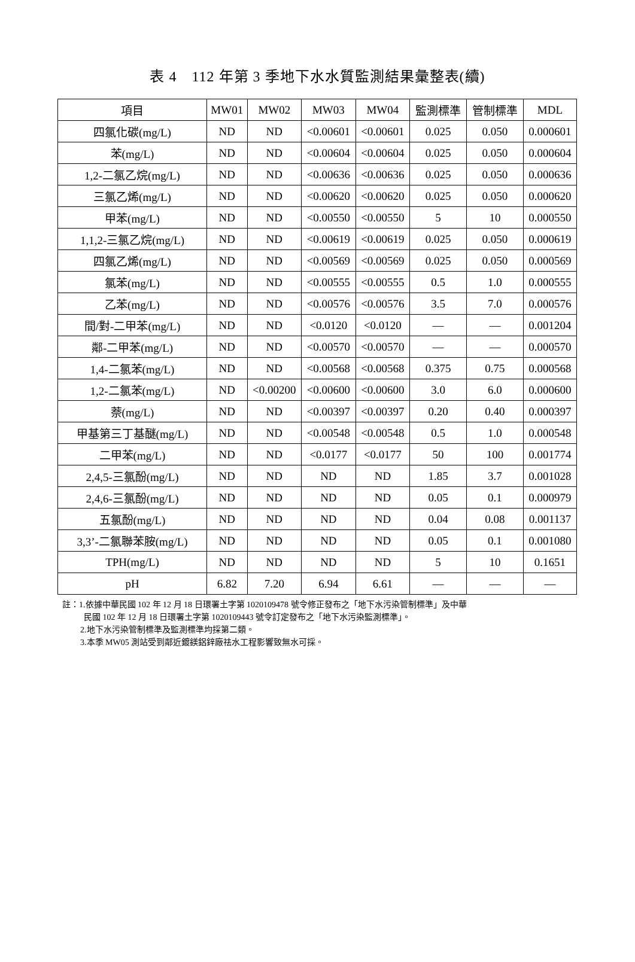表 4　112 年第 3 季地下水水質監測結果彙整表(續)
| 項目 | MW01 | MW02 | MW03 | MW04 | 監測標準 | 管制標準 | MDL |
| --- | --- | --- | --- | --- | --- | --- | --- |
| 四氯化碳(mg/L) | ND | ND | <0.00601 | <0.00601 | 0.025 | 0.050 | 0.000601 |
| 苯(mg/L) | ND | ND | <0.00604 | <0.00604 | 0.025 | 0.050 | 0.000604 |
| 1,2-二氯乙烷(mg/L) | ND | ND | <0.00636 | <0.00636 | 0.025 | 0.050 | 0.000636 |
| 三氯乙烯(mg/L) | ND | ND | <0.00620 | <0.00620 | 0.025 | 0.050 | 0.000620 |
| 甲苯(mg/L) | ND | ND | <0.00550 | <0.00550 | 5 | 10 | 0.000550 |
| 1,1,2-三氯乙烷(mg/L) | ND | ND | <0.00619 | <0.00619 | 0.025 | 0.050 | 0.000619 |
| 四氯乙烯(mg/L) | ND | ND | <0.00569 | <0.00569 | 0.025 | 0.050 | 0.000569 |
| 氯苯(mg/L) | ND | ND | <0.00555 | <0.00555 | 0.5 | 1.0 | 0.000555 |
| 乙苯(mg/L) | ND | ND | <0.00576 | <0.00576 | 3.5 | 7.0 | 0.000576 |
| 間/對-二甲苯(mg/L) | ND | ND | <0.0120 | <0.0120 | — | — | 0.001204 |
| 鄰-二甲苯(mg/L) | ND | ND | <0.00570 | <0.00570 | — | — | 0.000570 |
| 1,4-二氯苯(mg/L) | ND | ND | <0.00568 | <0.00568 | 0.375 | 0.75 | 0.000568 |
| 1,2-二氯苯(mg/L) | ND | <0.00200 | <0.00600 | <0.00600 | 3.0 | 6.0 | 0.000600 |
| 萘(mg/L) | ND | ND | <0.00397 | <0.00397 | 0.20 | 0.40 | 0.000397 |
| 甲基第三丁基醚(mg/L) | ND | ND | <0.00548 | <0.00548 | 0.5 | 1.0 | 0.000548 |
| 二甲苯(mg/L) | ND | ND | <0.0177 | <0.0177 | 50 | 100 | 0.001774 |
| 2,4,5-三氯酚(mg/L) | ND | ND | ND | ND | 1.85 | 3.7 | 0.001028 |
| 2,4,6-三氯酚(mg/L) | ND | ND | ND | ND | 0.05 | 0.1 | 0.000979 |
| 五氯酚(mg/L) | ND | ND | ND | ND | 0.04 | 0.08 | 0.001137 |
| 3,3’-二氯聯苯胺(mg/L) | ND | ND | ND | ND | 0.05 | 0.1 | 0.001080 |
| TPH(mg/L) | ND | ND | ND | ND | 5 | 10 | 0.1651 |
| pH | 6.82 | 7.20 | 6.94 | 6.61 | — | — | — |
註：1.依據中華民國 102 年 12 月 18 日環署土字第 1020109478 號令修正發布之「地下水污染管制標準」及中華
民國 102 年 12 月 18 日環署土字第 1020109443 號令訂定發布之「地下水污染監測標準」。
2.地下水污染管制標準及監測標準均採第二類。
3.本季 MW05 測站受到鄰近鍍鎂鋁鋅廠祛水工程影響致無水可採。